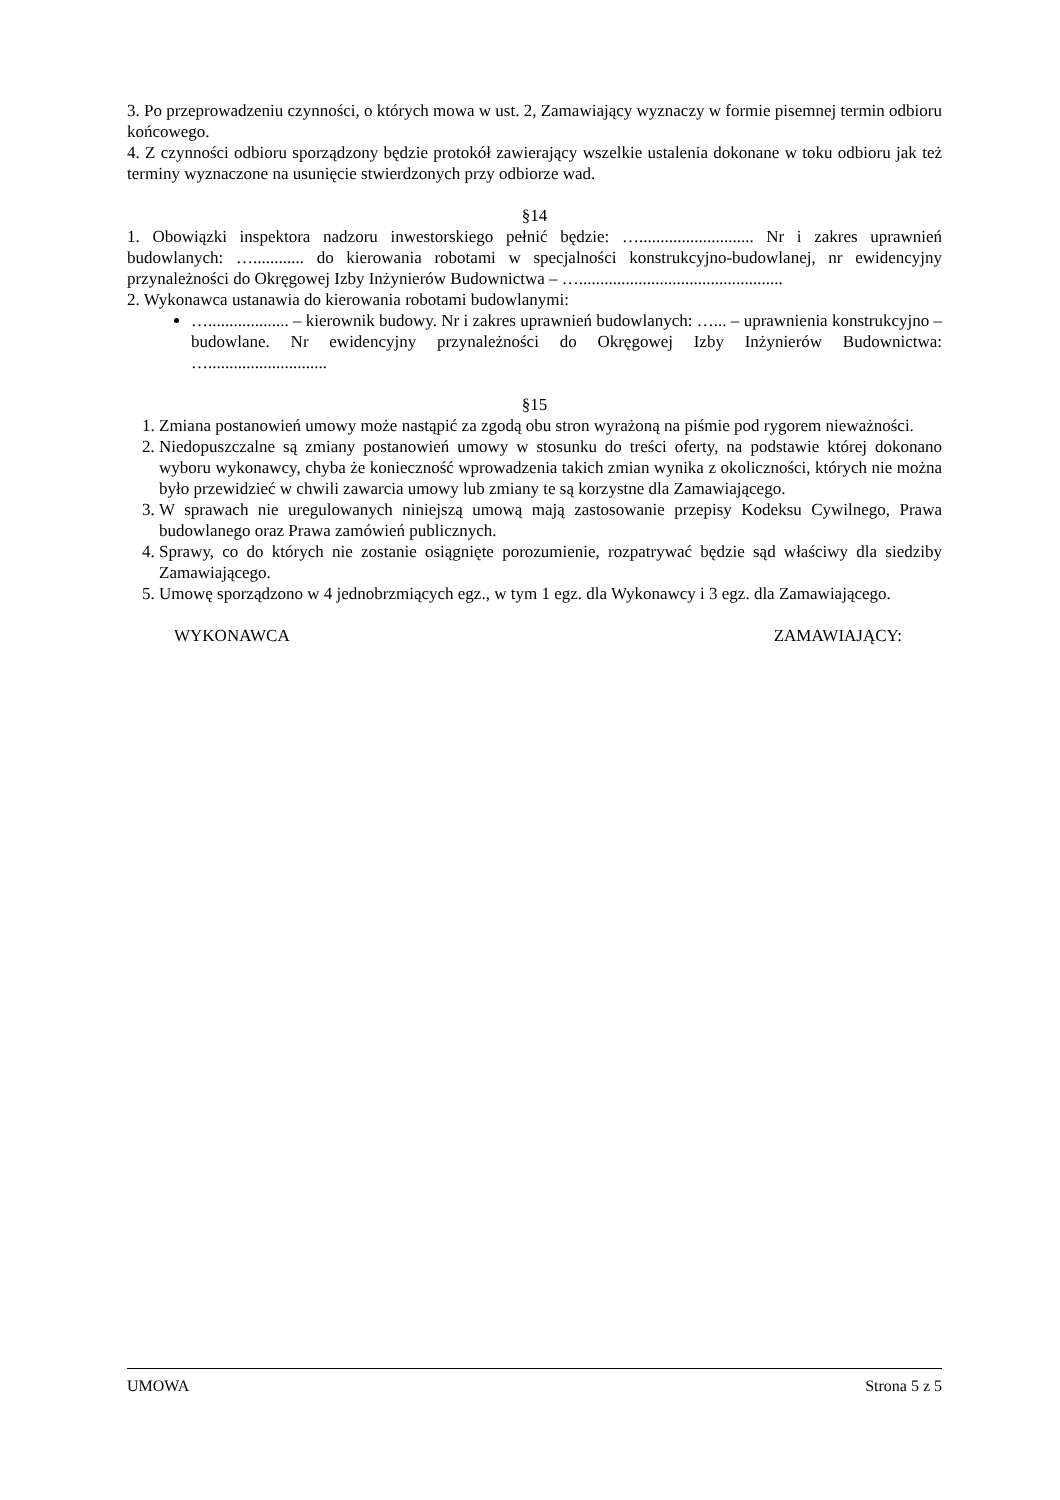3. Po przeprowadzeniu czynności, o których mowa w ust. 2, Zamawiający wyznaczy w formie pisemnej termin odbioru końcowego.
4. Z czynności odbioru sporządzony będzie protokół zawierający wszelkie ustalenia dokonane w toku odbioru jak też terminy wyznaczone na usunięcie stwierdzonych przy odbiorze wad.
§14
1. Obowiązki inspektora nadzoru inwestorskiego pełnić będzie: …........................... Nr i zakres uprawnień budowlanych: …............ do kierowania robotami w specjalności konstrukcyjno-budowlanej, nr ewidencyjny przynależności do Okręgowej Izby Inżynierów Budownictwa – …................................................
2. Wykonawca ustanawia do kierowania robotami budowlanymi:
…................... – kierownik budowy. Nr i zakres uprawnień budowlanych: …... – uprawnienia konstrukcyjno – budowlane. Nr ewidencyjny przynależności do Okręgowej Izby Inżynierów Budownictwa: …............................
§15
1. Zmiana postanowień umowy może nastąpić za zgodą obu stron wyrażoną na piśmie pod rygorem nieważności.
2. Niedopuszczalne są zmiany postanowień umowy w stosunku do treści oferty, na podstawie której dokonano wyboru wykonawcy, chyba że konieczność wprowadzenia takich zmian wynika z okoliczności, których nie można było przewidzieć w chwili zawarcia umowy lub zmiany te są korzystne dla Zamawiającego.
3. W sprawach nie uregulowanych niniejszą umową mają zastosowanie przepisy Kodeksu Cywilnego, Prawa budowlanego oraz Prawa zamówień publicznych.
4. Sprawy, co do których nie zostanie osiągnięte porozumienie, rozpatrywać będzie sąd właściwy dla siedziby Zamawiającego.
5. Umowę sporządzono w 4 jednobrzmiących egz., w tym 1 egz. dla Wykonawcy i 3 egz. dla Zamawiającego.
WYKONAWCA ZAMAWIAJĄCY:
UMOWA Strona 5 z 5